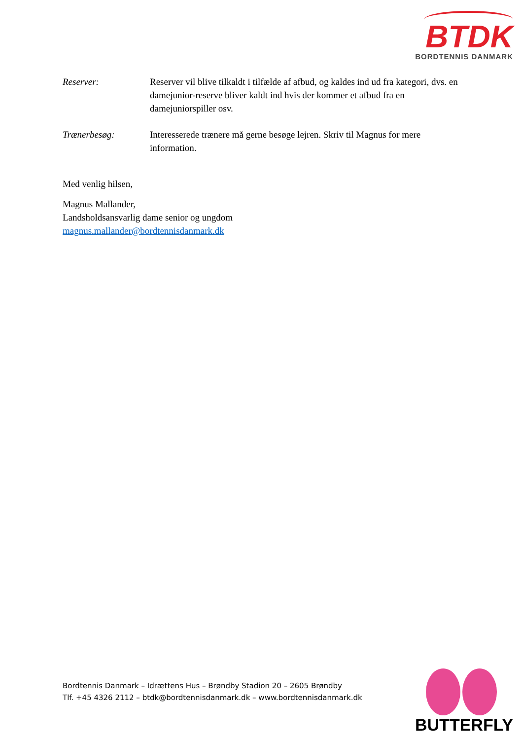BTDK
BORDTENNIS DANMARK
Reserver: Reserver vil blive tilkaldt i tilfælde af afbud, og kaldes ind ud fra kategori, dvs. en damejunior-reserve bliver kaldt ind hvis der kommer et afbud fra en damejuniorspiller osv.
Trænerbesøg: Interesserede trænere må gerne besøge lejren. Skriv til Magnus for mere information.
Med venlig hilsen,
Magnus Mallander,
Landsholdsansvarlig dame senior og ungdom
magnus.mallander@bordtennisdanmark.dk
Bordtennis Danmark – Idrættens Hus – Brøndby Stadion 20 – 2605 Brøndby
Tlf. +45 4326 2112 – btdk@bordtennisdanmark.dk – www.bordtennisdanmark.dk
BUTTERFLY